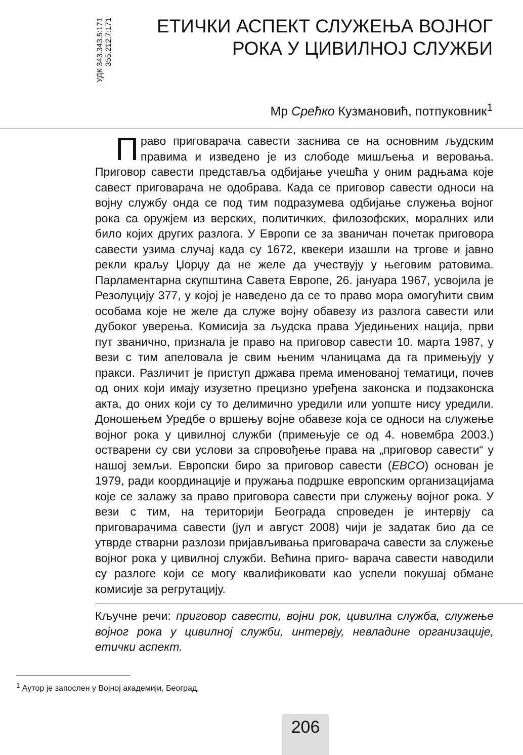УДК 343.343.5:171
355.212.7:171
ЕТИЧКИ АСПЕКТ СЛУЖЕЊА ВОЈНОГ
РОКА У ЦИВИЛНОЈ СЛУЖБИ
Мр Срећко Кузмановић, потпуковник<sup>1</sup>
Право приговарача савести заснива се на основним људским правима и изведено је из слободе мишљења и веровања. Приговор савести представља одбијање учешћа у оним радњама које савест приговарача не одобрава. Када се приговор савести односи на војну службу онда се под тим подразумева одбијање служења војног рока са оружјем из верских, политичких, филозофских, моралних или било којих других разлога. У Европи се за званичан почетак приговора савести узима случај када су 1672, квекери изашли на тргове и јавно рекли краљу Џорџу да не желе да учествују у његовим ратовима. Парламентарна скупштина Савета Европе, 26. јануара 1967, усвојила је Резолуцију 377, у којој је наведено да се то право мора омогућити свим особама које не желе да служе војну обавезу из разлога савести или дубоког уверења. Комисија за људска права Уједињених нација, први пут званично, признала је право на приговор савести 10. марта 1987, у вези с тим апеловала је свим њеним чланицама да га примењују у пракси. Различит је приступ држава према именованој тематици, почев од оних који имају изузетно прецизно уређена законска и подзаконска акта, до оних који су то делимично уредили или уопште нису уредили. Доношењем Уредбе о вршењу војне обавезе која се односи на служење војног рока у цивилној служби (примењује се од 4. новембра 2003.) остварени су сви услови за спровођење права на „приговор савести“ у нашој земљи. Европски биро за приговор савести (EBCO) основан је 1979, ради координације и пружања подршке европским организацијама које се залажу за право приговора савести при служењу војног рока. У вези с тим, на територији Београда спроведен је интервју са приговарачима савести (јул и август 2008) чији је задатак био да се утврде стварни разлози пријављивања приговарача савести за служење војног рока у цивилној служби. Већина приго- варача савести наводили су разлоге који се могу квалификовати као успели покушај обмане комисије за регрутацију.
Кључне речи: приговор савести, војни рок, цивилна служба, служење војног рока у цивилној служби, интервју, невладине организације, етички аспект.
<sup>1</sup> Аутор је запослен у Војној академији, Београд.
206